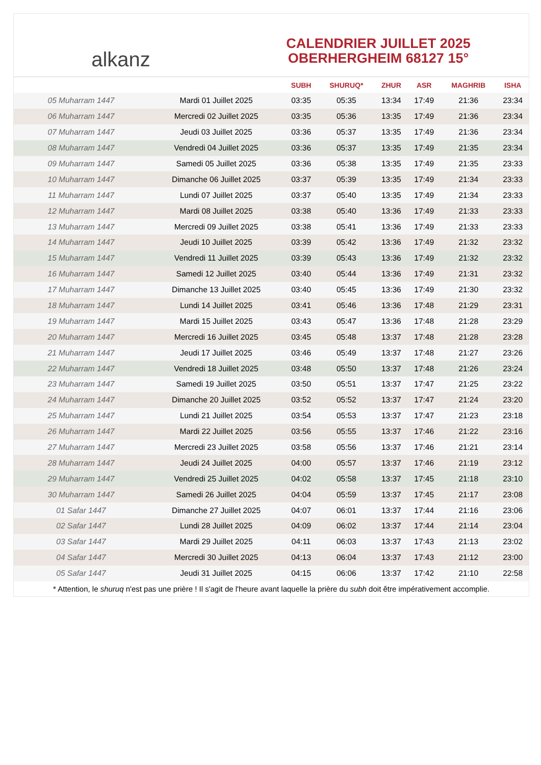alkanz
CALENDRIER JUILLET 2025
OBERHERGHEIM 68127 15°
| | | SUBH | SHURUQ* | ZHUR | ASR | MAGHRIB | ISHA |
| --- | --- | --- | --- | --- | --- | --- | --- |
| 05 Muharram 1447 | Mardi 01 Juillet 2025 | 03:35 | 05:35 | 13:34 | 17:49 | 21:36 | 23:34 |
| 06 Muharram 1447 | Mercredi 02 Juillet 2025 | 03:35 | 05:36 | 13:35 | 17:49 | 21:36 | 23:34 |
| 07 Muharram 1447 | Jeudi 03 Juillet 2025 | 03:36 | 05:37 | 13:35 | 17:49 | 21:36 | 23:34 |
| 08 Muharram 1447 | Vendredi 04 Juillet 2025 | 03:36 | 05:37 | 13:35 | 17:49 | 21:35 | 23:34 |
| 09 Muharram 1447 | Samedi 05 Juillet 2025 | 03:36 | 05:38 | 13:35 | 17:49 | 21:35 | 23:33 |
| 10 Muharram 1447 | Dimanche 06 Juillet 2025 | 03:37 | 05:39 | 13:35 | 17:49 | 21:34 | 23:33 |
| 11 Muharram 1447 | Lundi 07 Juillet 2025 | 03:37 | 05:40 | 13:35 | 17:49 | 21:34 | 23:33 |
| 12 Muharram 1447 | Mardi 08 Juillet 2025 | 03:38 | 05:40 | 13:36 | 17:49 | 21:33 | 23:33 |
| 13 Muharram 1447 | Mercredi 09 Juillet 2025 | 03:38 | 05:41 | 13:36 | 17:49 | 21:33 | 23:33 |
| 14 Muharram 1447 | Jeudi 10 Juillet 2025 | 03:39 | 05:42 | 13:36 | 17:49 | 21:32 | 23:32 |
| 15 Muharram 1447 | Vendredi 11 Juillet 2025 | 03:39 | 05:43 | 13:36 | 17:49 | 21:32 | 23:32 |
| 16 Muharram 1447 | Samedi 12 Juillet 2025 | 03:40 | 05:44 | 13:36 | 17:49 | 21:31 | 23:32 |
| 17 Muharram 1447 | Dimanche 13 Juillet 2025 | 03:40 | 05:45 | 13:36 | 17:49 | 21:30 | 23:32 |
| 18 Muharram 1447 | Lundi 14 Juillet 2025 | 03:41 | 05:46 | 13:36 | 17:48 | 21:29 | 23:31 |
| 19 Muharram 1447 | Mardi 15 Juillet 2025 | 03:43 | 05:47 | 13:36 | 17:48 | 21:28 | 23:29 |
| 20 Muharram 1447 | Mercredi 16 Juillet 2025 | 03:45 | 05:48 | 13:37 | 17:48 | 21:28 | 23:28 |
| 21 Muharram 1447 | Jeudi 17 Juillet 2025 | 03:46 | 05:49 | 13:37 | 17:48 | 21:27 | 23:26 |
| 22 Muharram 1447 | Vendredi 18 Juillet 2025 | 03:48 | 05:50 | 13:37 | 17:48 | 21:26 | 23:24 |
| 23 Muharram 1447 | Samedi 19 Juillet 2025 | 03:50 | 05:51 | 13:37 | 17:47 | 21:25 | 23:22 |
| 24 Muharram 1447 | Dimanche 20 Juillet 2025 | 03:52 | 05:52 | 13:37 | 17:47 | 21:24 | 23:20 |
| 25 Muharram 1447 | Lundi 21 Juillet 2025 | 03:54 | 05:53 | 13:37 | 17:47 | 21:23 | 23:18 |
| 26 Muharram 1447 | Mardi 22 Juillet 2025 | 03:56 | 05:55 | 13:37 | 17:46 | 21:22 | 23:16 |
| 27 Muharram 1447 | Mercredi 23 Juillet 2025 | 03:58 | 05:56 | 13:37 | 17:46 | 21:21 | 23:14 |
| 28 Muharram 1447 | Jeudi 24 Juillet 2025 | 04:00 | 05:57 | 13:37 | 17:46 | 21:19 | 23:12 |
| 29 Muharram 1447 | Vendredi 25 Juillet 2025 | 04:02 | 05:58 | 13:37 | 17:45 | 21:18 | 23:10 |
| 30 Muharram 1447 | Samedi 26 Juillet 2025 | 04:04 | 05:59 | 13:37 | 17:45 | 21:17 | 23:08 |
| 01 Safar 1447 | Dimanche 27 Juillet 2025 | 04:07 | 06:01 | 13:37 | 17:44 | 21:16 | 23:06 |
| 02 Safar 1447 | Lundi 28 Juillet 2025 | 04:09 | 06:02 | 13:37 | 17:44 | 21:14 | 23:04 |
| 03 Safar 1447 | Mardi 29 Juillet 2025 | 04:11 | 06:03 | 13:37 | 17:43 | 21:13 | 23:02 |
| 04 Safar 1447 | Mercredi 30 Juillet 2025 | 04:13 | 06:04 | 13:37 | 17:43 | 21:12 | 23:00 |
| 05 Safar 1447 | Jeudi 31 Juillet 2025 | 04:15 | 06:06 | 13:37 | 17:42 | 21:10 | 22:58 |
* Attention, le shuruq n'est pas une prière ! Il s'agit de l'heure avant laquelle la prière du subh doit être impérativement accomplie.